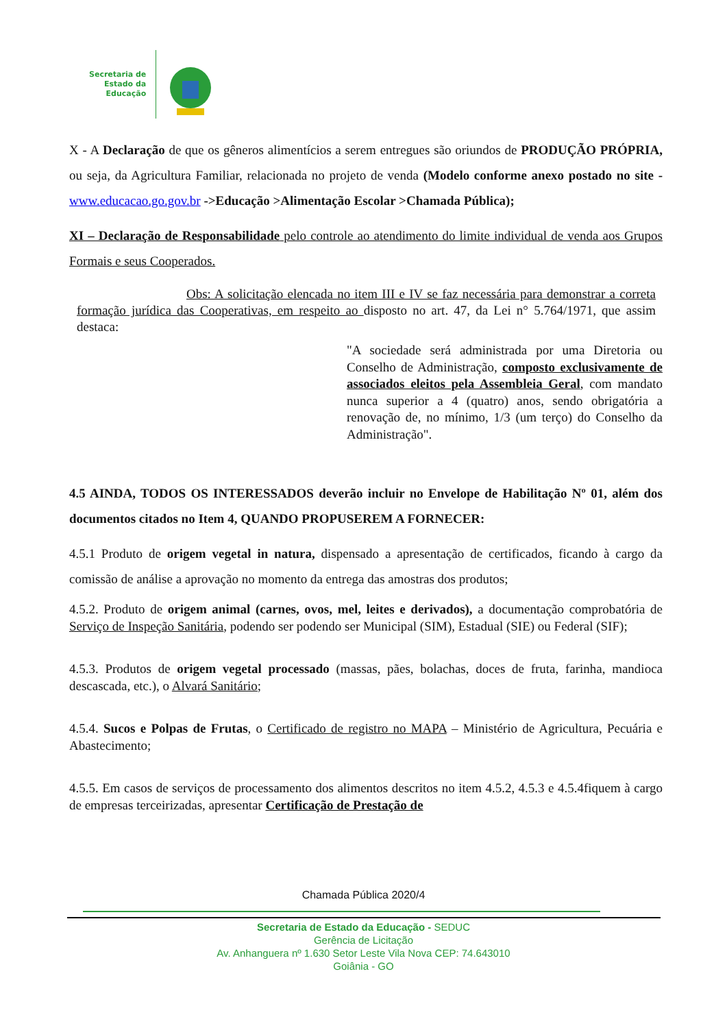Secretaria de
Estado da
Educação
X - A Declaração de que os gêneros alimentícios a serem entregues são oriundos de PRODUÇÃO PRÓPRIA, ou seja, da Agricultura Familiar, relacionada no projeto de venda (Modelo conforme anexo postado no site - www.educacao.go.gov.br ->Educação >Alimentação Escolar >Chamada Pública);
XI – Declaração de Responsabilidade pelo controle ao atendimento do limite individual de venda aos Grupos Formais e seus Cooperados.
Obs: A solicitação elencada no item III e IV se faz necessária para demonstrar a correta formação jurídica das Cooperativas, em respeito ao disposto no art. 47, da Lei n° 5.764/1971, que assim destaca:
"A sociedade será administrada por uma Diretoria ou Conselho de Administração, composto exclusivamente de associados eleitos pela Assembleia Geral, com mandato nunca superior a 4 (quatro) anos, sendo obrigatória a renovação de, no mínimo, 1/3 (um terço) do Conselho da Administração".
4.5 AINDA, TODOS OS INTERESSADOS deverão incluir no Envelope de Habilitação Nº 01, além dos documentos citados no Item 4, QUANDO PROPUSEREM A FORNECER:
4.5.1 Produto de origem vegetal in natura, dispensado a apresentação de certificados, ficando à cargo da comissão de análise a aprovação no momento da entrega das amostras dos produtos;
4.5.2. Produto de origem animal (carnes, ovos, mel, leites e derivados), a documentação comprobatória de Serviço de Inspeção Sanitária, podendo ser podendo ser Municipal (SIM), Estadual (SIE) ou Federal (SIF);
4.5.3. Produtos de origem vegetal processado (massas, pães, bolachas, doces de fruta, farinha, mandioca descascada, etc.), o Alvará Sanitário;
4.5.4. Sucos e Polpas de Frutas, o Certificado de registro no MAPA – Ministério de Agricultura, Pecuária e Abastecimento;
4.5.5. Em casos de serviços de processamento dos alimentos descritos no item 4.5.2, 4.5.3 e 4.5.4fiquem à cargo de empresas terceirizadas, apresentar Certificação de Prestação de
Chamada Pública 2020/4
Secretaria de Estado da Educação - SEDUC
Gerência de Licitação
Av. Anhanguera nº 1.630 Setor Leste Vila Nova CEP: 74.643010
Goiânia - GO